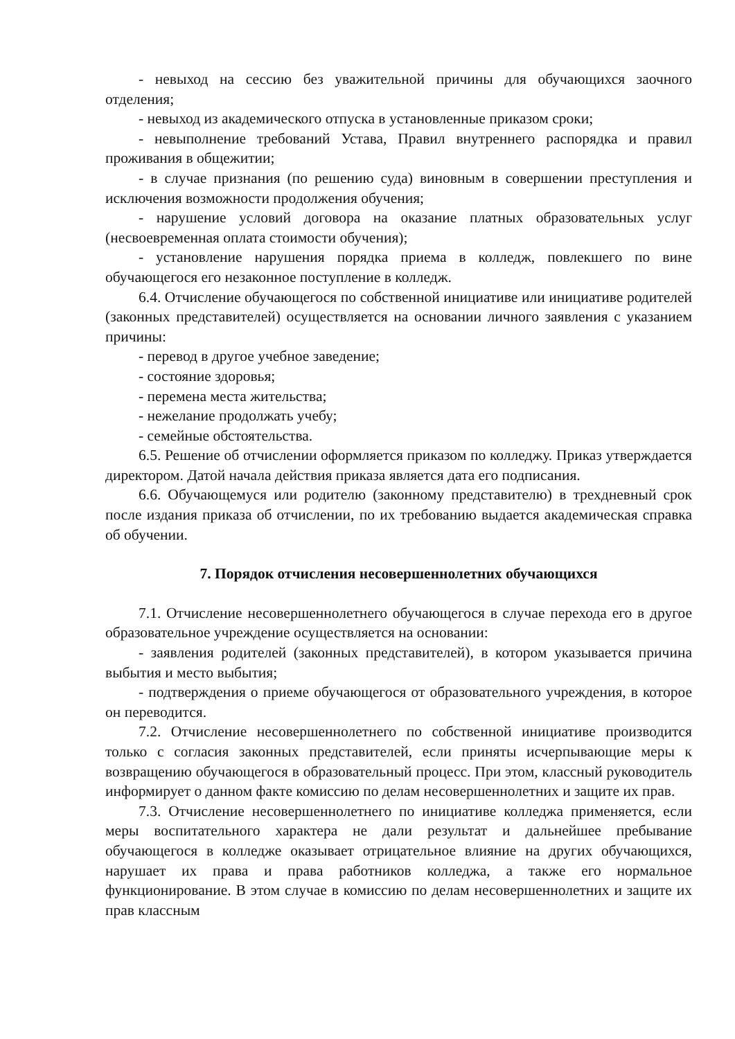- невыход на сессию без уважительной причины для обучающихся заочного отделения;
- невыход из академического отпуска в установленные приказом сроки;
- невыполнение требований Устава, Правил внутреннего распорядка и правил проживания в общежитии;
- в случае признания (по решению суда) виновным в совершении преступления и исключения возможности продолжения обучения;
- нарушение условий договора на оказание платных образовательных услуг (несвоевременная оплата стоимости обучения);
- установление нарушения порядка приема в колледж, повлекшего по вине обучающегося его незаконное поступление в колледж.
6.4. Отчисление обучающегося по собственной инициативе или инициативе родителей (законных представителей) осуществляется на основании личного заявления с указанием причины:
- перевод в другое учебное заведение;
- состояние здоровья;
- перемена места жительства;
- нежелание продолжать учебу;
- семейные обстоятельства.
6.5. Решение об отчислении оформляется приказом по колледжу. Приказ утверждается директором. Датой начала действия приказа является дата его подписания.
6.6. Обучающемуся или родителю (законному представителю) в трехдневный срок после издания приказа об отчислении, по их требованию выдается академическая справка об обучении.
7. Порядок отчисления несовершеннолетних обучающихся
7.1. Отчисление несовершеннолетнего обучающегося в случае перехода его в другое образовательное учреждение осуществляется на основании:
- заявления родителей (законных представителей), в котором указывается причина выбытия и место выбытия;
- подтверждения о приеме обучающегося от образовательного учреждения, в которое он переводится.
7.2. Отчисление несовершеннолетнего по собственной инициативе производится только с согласия законных представителей, если приняты исчерпывающие меры к возвращению обучающегося в образовательный процесс. При этом, классный руководитель информирует о данном факте комиссию по делам несовершеннолетних и защите их прав.
7.3. Отчисление несовершеннолетнего по инициативе колледжа применяется, если меры воспитательного характера не дали результат и дальнейшее пребывание обучающегося в колледже оказывает отрицательное влияние на других обучающихся, нарушает их права и права работников колледжа, а также его нормальное функционирование. В этом случае в комиссию по делам несовершеннолетних и защите их прав классным